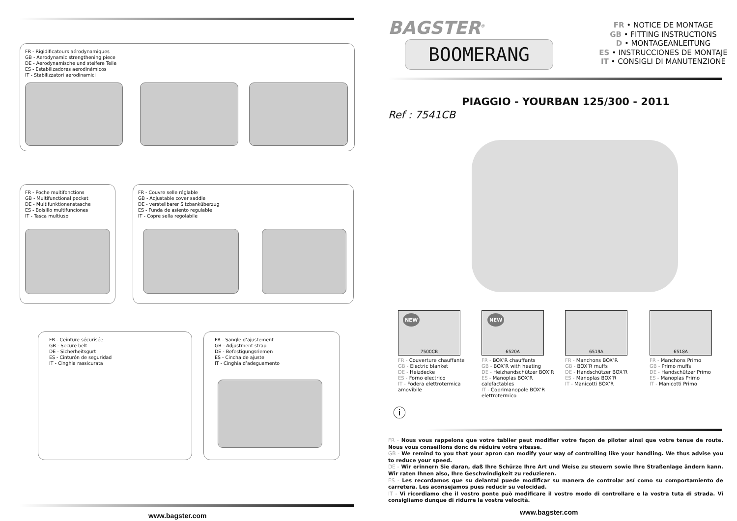FR - Rigidificateurs aérodynamiques
GB - Aerodynamic strengthening piece
DE - Aerodynamische und steifere Teile
ES - Estabilizadores aerodinámicos
IT - Stabilizzatori aerodinamici
FR - Poche multifonctions
GB - Multifunctional pocket
DE - Multifunktionenstasche
ES - Bolsillo multifunciones
IT - Tasca multiuso
FR - Couvre selle réglable
GB - Adjustable cover saddle
DE - verstellbarer Sitzbanküberzug
ES - Funda de asiento regulable
IT - Copre sella regolabile
FR - Ceinture sécurisée
GB - Secure belt
DE - Sicherheitsgurt
ES - Cinturón de seguridad
IT - Cinghia rassicurata
FR - Sangle d’ajustement
GB - Adjustment strap
DE - Befestigungsriemen
ES - Cincha de ajuste
IT - Cinghia d’adeguamento
www.bagster.com
BAGSTER<sup>®</sup>
BOOMERANG
FR • NOTICE DE MONTAGE
GB • FITTING INSTRUCTIONS
D • MONTAGEANLEITUNG
ES • INSTRUCCIONES DE MONTAJE
IT • CONSIGLI DI MANUTENZIONE
PIAGGIO - YOURBAN 125/300 - 2011
Ref : 7541CB
7500CB
FR - Couverture chauffante
GB - Electric blanket
DE - Heizdecke
ES - Forno electrico
IT - Fodera elettrotermica amovibile
6520A
FR - BOX’R chauffants
GB - BOX’R with heating
DE - Heizhandschützer BOX’R
ES - Manoplas BOX’R calefactables
IT - Coprimanopole BOX’R elettrotermico
6519A
FR - Manchons BOX’R
GB - BOX’R muffs
DE - Handschützer BOX’R
ES - Manoplas BOX’R
IT - Manicotti BOX’R
6518A
FR - Manchons Primo
GB - Primo muffs
DE - Handschützer Primo
ES - Manoplas Primo
IT - Manicotti Primo
NEW NEW
ⓘ
FR - Nous vous rappelons que votre tablier peut modifier votre façon de piloter ainsi que votre tenue de route. Nous vous conseillons donc de réduire votre vitesse.
GB - We remind to you that your apron can modify your way of controlling like your handling. We thus advise you to reduce your speed.
DE - Wir erinnern Sie daran, daß Ihre Schürze Ihre Art und Weise zu steuern sowie Ihre Straßenlage ändern kann. Wir raten Ihnen also, Ihre Geschwindigkeit zu reduzieren.
ES - Les recordamos que su delantal puede modificar su manera de controlar así como su comportamiento de carretera. Les aconsejamos pues reducir su velocidad.
IT - Vi ricordiamo che il vostro ponte può modificare il vostro modo di controllare e la vostra tuta di strada. Vi consigliamo dunque di ridurre la vostra velocità.
www.bagster.com